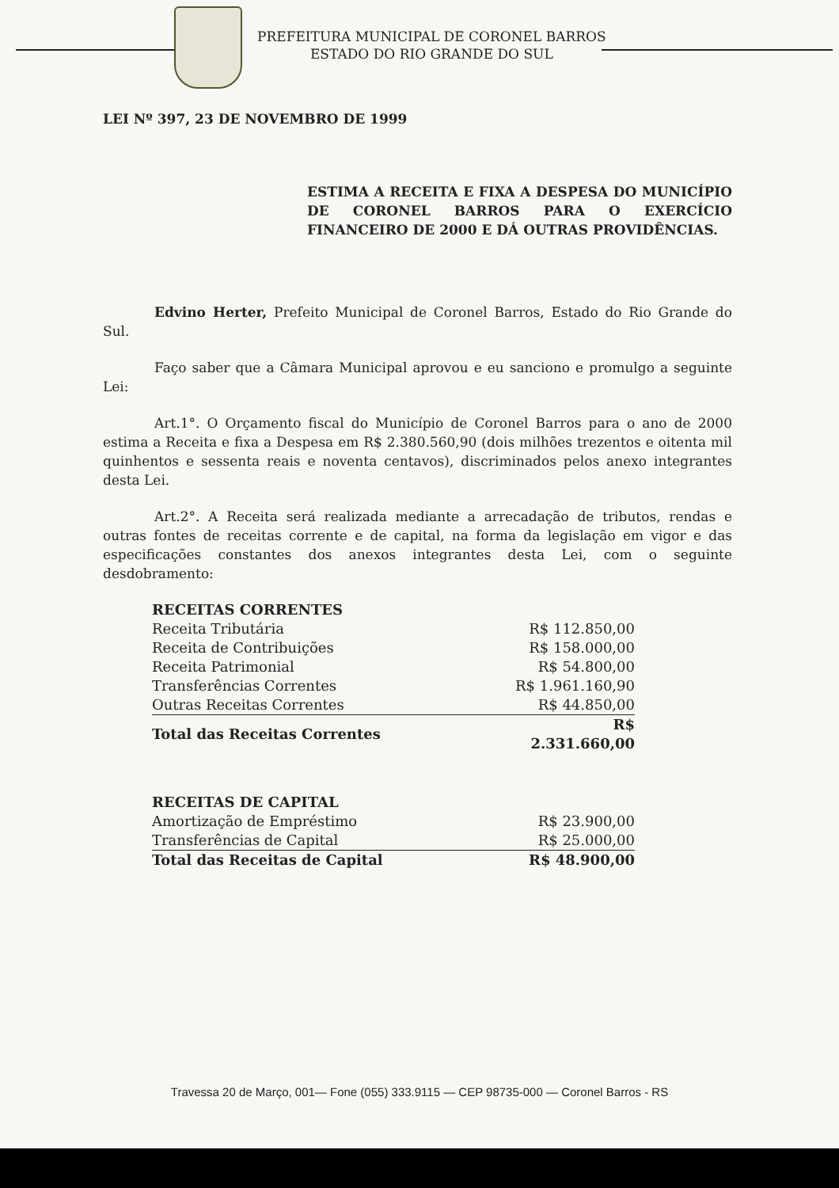PREFEITURA MUNICIPAL DE CORONEL BARROS
ESTADO DO RIO GRANDE DO SUL
LEI Nº 397, 23 DE NOVEMBRO DE 1999
ESTIMA A RECEITA E FIXA A DESPESA DO MUNICÍPIO DE CORONEL BARROS PARA O EXERCÍCIO FINANCEIRO DE 2000 E DÁ OUTRAS PROVIDÊNCIAS.
Edvino Herter, Prefeito Municipal de Coronel Barros, Estado do Rio Grande do Sul.
Faço saber que a Câmara Municipal aprovou e eu sanciono e promulgo a seguinte Lei:
Art.1°. O Orçamento fiscal do Município de Coronel Barros para o ano de 2000 estima a Receita e fixa a Despesa em R$ 2.380.560,90 (dois milhões trezentos e oitenta mil quinhentos e sessenta reais e noventa centavos), discriminados pelos anexo integrantes desta Lei.
Art.2°. A Receita será realizada mediante a arrecadação de tributos, rendas e outras fontes de receitas corrente e de capital, na forma da legislação em vigor e das especificações constantes dos anexos integrantes desta Lei, com o seguinte desdobramento:
| RECEITAS CORRENTES | |
| Receita Tributária | R$ 112.850,00 |
| Receita de Contribuições | R$ 158.000,00 |
| Receita Patrimonial | R$ 54.800,00 |
| Transferências Correntes | R$ 1.961.160,90 |
| Outras Receitas Correntes | R$ 44.850,00 |
| Total das Receitas Correntes | R$ 2.331.660,00 |
| RECEITAS DE CAPITAL | |
| Amortização de Empréstimo | R$ 23.900,00 |
| Transferências de Capital | R$ 25.000,00 |
| Total das Receitas de Capital | R$ 48.900,00 |
Travessa 20 de Março, 001— Fone (055) 333.9115 — CEP 98735-000 — Coronel Barros - RS